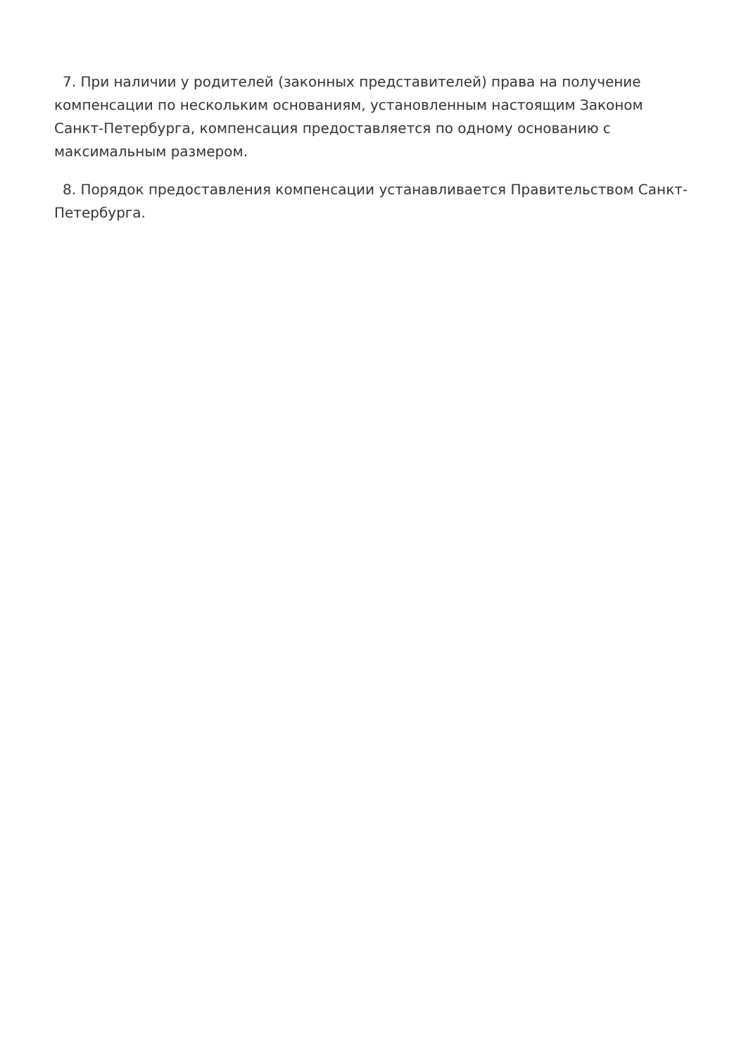7. При наличии у родителей (законных представителей) права на получение компенсации по нескольким основаниям, установленным настоящим Законом Санкт-Петербурга, компенсация предоставляется по одному основанию с максимальным размером.
8. Порядок предоставления компенсации устанавливается Правительством Санкт-Петербурга.